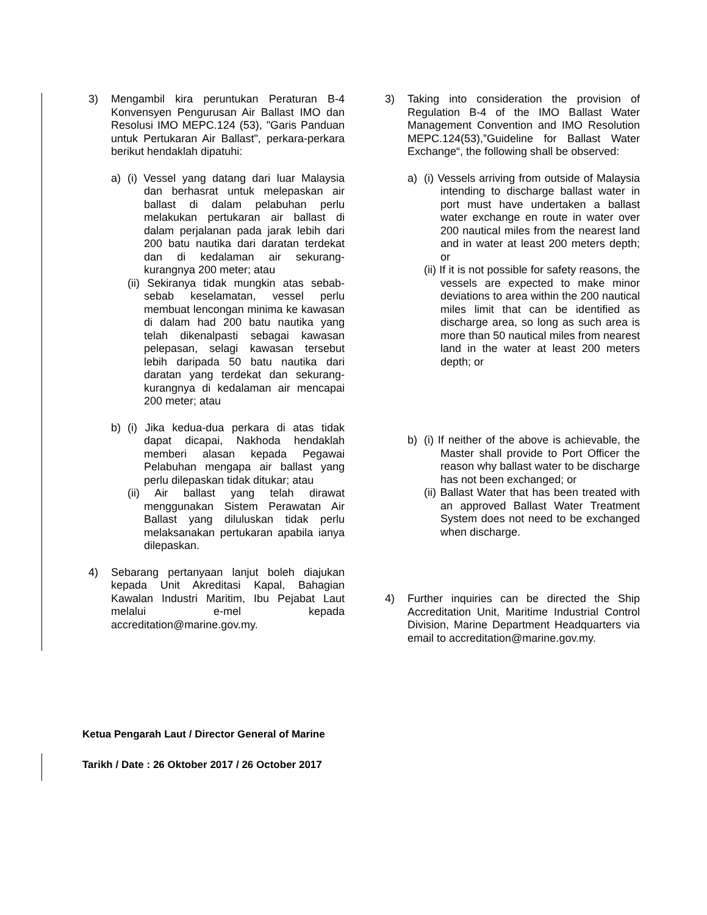3) Mengambil kira peruntukan Peraturan B-4 Konvensyen Pengurusan Air Ballast IMO dan Resolusi IMO MEPC.124 (53), "Garis Panduan untuk Pertukaran Air Ballast", perkara-perkara berikut hendaklah dipatuhi:
a) (i) Vessel yang datang dari luar Malaysia dan berhasrat untuk melepaskan air ballast di dalam pelabuhan perlu melakukan pertukaran air ballast di dalam perjalanan pada jarak lebih dari 200 batu nautika dari daratan terdekat dan di kedalaman air sekurang-kurangnya 200 meter; atau
(ii) Sekiranya tidak mungkin atas sebab-sebab keselamatan, vessel perlu membuat lencongan minima ke kawasan di dalam had 200 batu nautika yang telah dikenalpasti sebagai kawasan pelepasan, selagi kawasan tersebut lebih daripada 50 batu nautika dari daratan yang terdekat dan sekurang-kurangnya di kedalaman air mencapai 200 meter; atau
b) (i) Jika kedua-dua perkara di atas tidak dapat dicapai, Nakhoda hendaklah memberi alasan kepada Pegawai Pelabuhan mengapa air ballast yang perlu dilepaskan tidak ditukar; atau
(ii) Air ballast yang telah dirawat menggunakan Sistem Perawatan Air Ballast yang diluluskan tidak perlu melaksanakan pertukaran apabila ianya dilepaskan.
4) Sebarang pertanyaan lanjut boleh diajukan kepada Unit Akreditasi Kapal, Bahagian Kawalan Industri Maritim, Ibu Pejabat Laut melalui e-mel kepada accreditation@marine.gov.my.
3) Taking into consideration the provision of Regulation B-4 of the IMO Ballast Water Management Convention and IMO Resolution MEPC.124(53),”Guideline for Ballast Water Exchange“, the following shall be observed:
a) (i) Vessels arriving from outside of Malaysia intending to discharge ballast water in port must have undertaken a ballast water exchange en route in water over 200 nautical miles from the nearest land and in water at least 200 meters depth; or
(ii) If it is not possible for safety reasons, the vessels are expected to make minor deviations to area within the 200 nautical miles limit that can be identified as discharge area, so long as such area is more than 50 nautical miles from nearest land in the water at least 200 meters depth; or
b) (i) If neither of the above is achievable, the Master shall provide to Port Officer the reason why ballast water to be discharge has not been exchanged; or
(ii) Ballast Water that has been treated with an approved Ballast Water Treatment System does not need to be exchanged when discharge.
4) Further inquiries can be directed the Ship Accreditation Unit, Maritime Industrial Control Division, Marine Department Headquarters via email to accreditation@marine.gov.my.
Ketua Pengarah Laut / Director General of Marine
Tarikh / Date : 26 Oktober 2017 / 26 October 2017